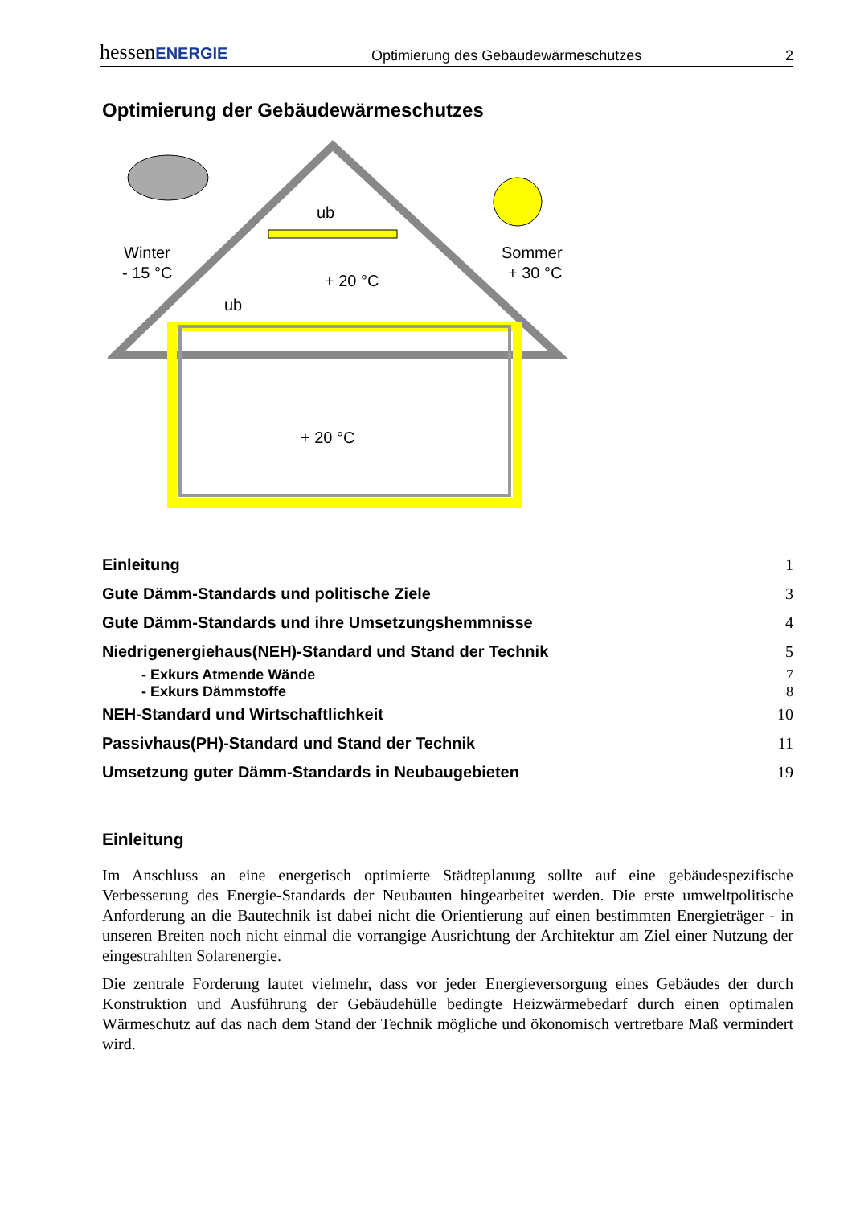hessenENERGIE Optimierung des Gebäudewärmeschutzes 2
Optimierung der Gebäudewärmeschutzes
Winter
- 15 °C
Sommer
+ 30 °C
ub
ub
+ 20 °C
+ 20 °C
Einleitung 1
Gute Dämm-Standards und politische Ziele 3
Gute Dämm-Standards und ihre Umsetzungshemmnisse 4
Niedrigenergiehaus(NEH)-Standard und Stand der Technik 5
- Exkurs Atmende Wände 7
- Exkurs Dämmstoffe 8
NEH-Standard und Wirtschaftlichkeit 10
Passivhaus(PH)-Standard und Stand der Technik 11
Umsetzung guter Dämm-Standards in Neubaugebieten 19
Einleitung
Im Anschluss an eine energetisch optimierte Städteplanung sollte auf eine gebäudespezifische Verbesserung des Energie-Standards der Neubauten hingearbeitet werden. Die erste umweltpolitische Anforderung an die Bautechnik ist dabei nicht die Orientierung auf einen bestimmten Energieträger - in unseren Breiten noch nicht einmal die vorrangige Ausrichtung der Architektur am Ziel einer Nutzung der eingestrahlten Solarenergie.
Die zentrale Forderung lautet vielmehr, dass vor jeder Energieversorgung eines Gebäudes der durch Konstruktion und Ausführung der Gebäudehülle bedingte Heizwärmebedarf durch einen optimalen Wärmeschutz auf das nach dem Stand der Technik mögliche und ökonomisch vertretbare Maß vermindert wird.